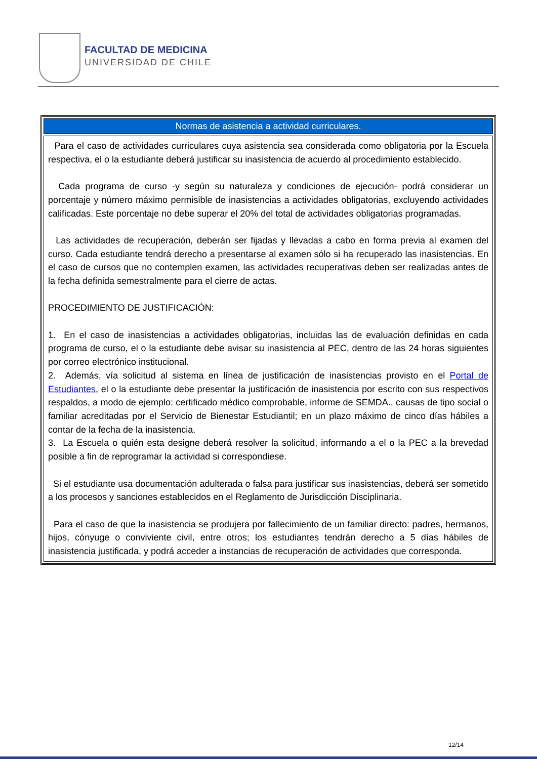FACULTAD DE MEDICINA
UNIVERSIDAD DE CHILE
| Normas de asistencia a actividad curriculares. |
| --- |
| Para el caso de actividades curriculares cuya asistencia sea considerada como obligatoria por la Escuela respectiva, el o la estudiante deberá justificar su inasistencia de acuerdo al procedimiento establecido. Cada programa de curso -y según su naturaleza y condiciones de ejecución- podrá considerar un porcentaje y número máximo permisible de inasistencias a actividades obligatorias, excluyendo actividades calificadas. Este porcentaje no debe superar el 20% del total de actividades obligatorias programadas. Las actividades de recuperación, deberán ser fijadas y llevadas a cabo en forma previa al examen del curso. Cada estudiante tendrá derecho a presentarse al examen sólo si ha recuperado las inasistencias. En el caso de cursos que no contemplen examen, las actividades recuperativas deben ser realizadas antes de la fecha definida semestralmente para el cierre de actas. PROCEDIMIENTO DE JUSTIFICACIÓN: 1. En el caso de inasistencias a actividades obligatorias, incluidas las de evaluación definidas en cada programa de curso, el o la estudiante debe avisar su inasistencia al PEC, dentro de las 24 horas siguientes por correo electrónico institucional. 2. Además, vía solicitud al sistema en línea de justificación de inasistencias provisto en el Portal de Estudiantes , el o la estudiante debe presentar la justificación de inasistencia por escrito con sus respectivos respaldos, a modo de ejemplo: certificado médico comprobable, informe de SEMDA., causas de tipo social o familiar acreditadas por el Servicio de Bienestar Estudiantil; en un plazo máximo de cinco días hábiles a contar de la fecha de la inasistencia. 3. La Escuela o quién esta designe deberá resolver la solicitud, informando a el o la PEC a la brevedad posible a fin de reprogramar la actividad si correspondiese. Si el estudiante usa documentación adulterada o falsa para justificar sus inasistencias, deberá ser sometido a los procesos y sanciones establecidos en el Reglamento de Jurisdicción Disciplinaria. Para el caso de que la inasistencia se produjera por fallecimiento de un familiar directo: padres, hermanos, hijos, cónyuge o conviviente civil, entre otros; los estudiantes tendrán derecho a 5 días hábiles de inasistencia justificada, y podrá acceder a instancias de recuperación de actividades que corresponda. |
12/14